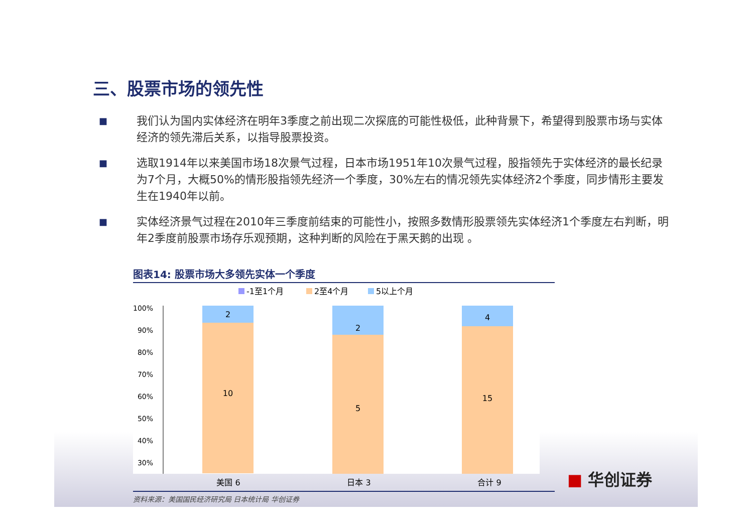三、股票市场的领先性
■
我们认为国内实体经济在明年3季度之前出现二次探底的可能性极低，此种背景下，希望得到股票市场与实体经济的领先滞后关系，以指导股票投资。
■
选取1914年以来美国市场18次景气过程，日本市场1951年10次景气过程，股指领先于实体经济的最长纪录为7个月，大概50%的情形股指领先经济一个季度，30%左右的情况领先实体经济2个季度，同步情形主要发生在1940年以前。
■
实体经济景气过程在2010年三季度前结束的可能性小，按照多数情形股票领先实体经济1个季度左右判断，明年2季度前股票市场存乐观预期，这种判断的风险在于黑天鹅的出现 。
图表14: 股票市场大多领先实体一个季度
-1至1个月
2至4个月
5以上个月
100%
90%
80%
70%
60%
50%
40%
30%
2
10
2
5
4
15
美国 6 日本 3 合计 9
资料来源：美国国民经济研究局 日本统计局 华创证券
■ 华创证券